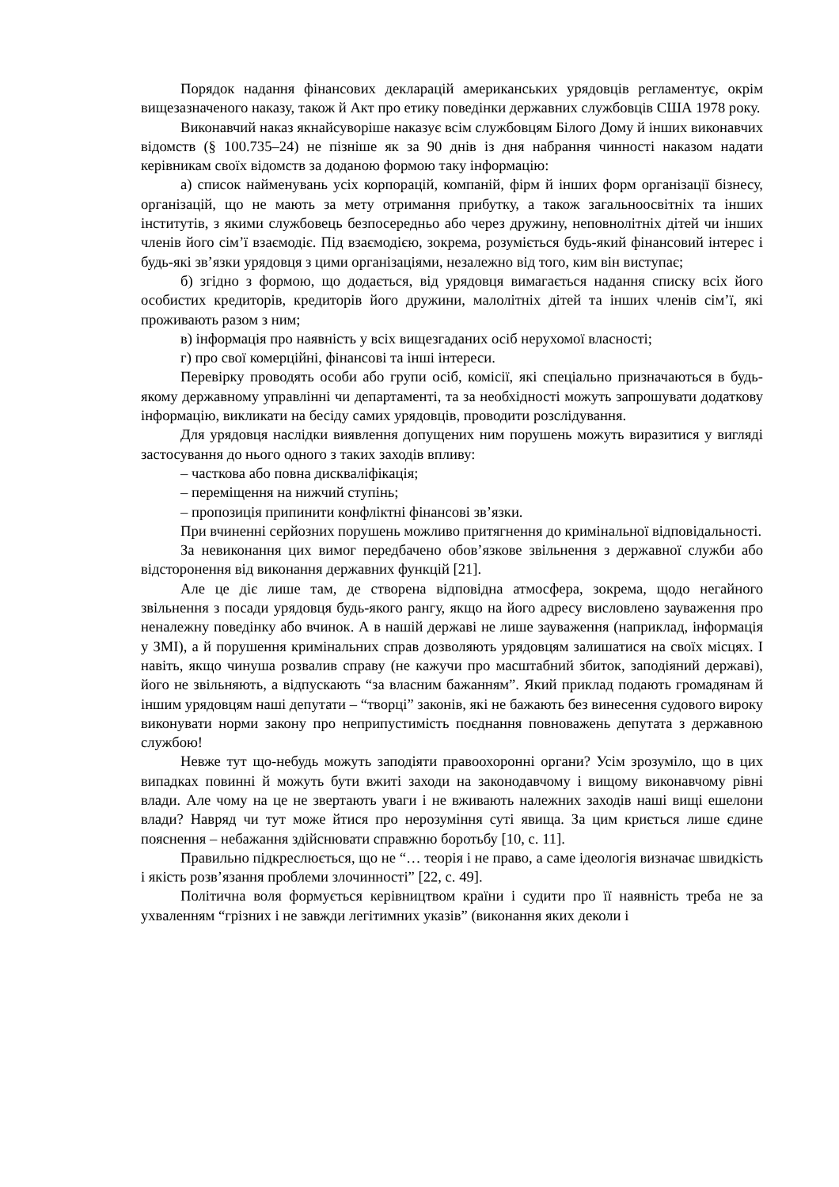Порядок надання фінансових декларацій американських урядовців регламентує, окрім вищезазначеного наказу, також й Акт про етику поведінки державних службовців США 1978 року.
Виконавчий наказ якнайсуворіше наказує всім службовцям Білого Дому й інших виконавчих відомств (§ 100.735–24) не пізніше як за 90 днів із дня набрання чинності наказом надати керівникам своїх відомств за доданою формою таку інформацію:
а) список найменувань усіх корпорацій, компаній, фірм й інших форм організації бізнесу, організацій, що не мають за мету отримання прибутку, а також загальноосвітніх та інших інститутів, з якими службовець безпосередньо або через дружину, неповнолітніх дітей чи інших членів його сім’ї взаємодіє. Під взаємодією, зокрема, розуміється будь-який фінансовий інтерес і будь-які зв’язки урядовця з цими організаціями, незалежно від того, ким він виступає;
б) згідно з формою, що додається, від урядовця вимагається надання списку всіх його особистих кредиторів, кредиторів його дружини, малолітніх дітей та інших членів сім’ї, які проживають разом з ним;
в) інформація про наявність у всіх вищезгаданих осіб нерухомої власності;
г) про свої комерційні, фінансові та інші інтереси.
Перевірку проводять особи або групи осіб, комісії, які спеціально призначаються в будь-якому державному управлінні чи департаменті, та за необхідності можуть запрошувати додаткову інформацію, викликати на бесіду самих урядовців, проводити розслідування.
Для урядовця наслідки виявлення допущених ним порушень можуть виразитися у вигляді застосування до нього одного з таких заходів впливу:
– часткова або повна дискваліфікація;
– переміщення на нижчий ступінь;
– пропозиція припинити конфліктні фінансові зв’язки.
При вчиненні серйозних порушень можливо притягнення до кримінальної відповідальності.
За невиконання цих вимог передбачено обов’язкове звільнення з державної служби або відсторонення від виконання державних функцій [21].
Але це діє лише там, де створена відповідна атмосфера, зокрема, щодо негайного звільнення з посади урядовця будь-якого рангу, якщо на його адресу висловлено зауваження про неналежну поведінку або вчинок. А в нашій державі не лише зауваження (наприклад, інформація у ЗМІ), а й порушення кримінальних справ дозволяють урядовцям залишатися на своїх місцях. І навіть, якщо чинуша розвалив справу (не кажучи про масштабний збиток, заподіяний державі), його не звільняють, а відпускають “за власним бажанням”. Який приклад подають громадянам й іншим урядовцям наші депутати – “творці” законів, які не бажають без винесення судового вироку виконувати норми закону про неприпустимість поєднання повноважень депутата з державною службою!
Невже тут що-небудь можуть заподіяти правоохоронні органи? Усім зрозуміло, що в цих випадках повинні й можуть бути вжиті заходи на законодавчому і вищому виконавчому рівні влади. Але чому на це не звертають уваги і не вживають належних заходів наші вищі ешелони влади? Навряд чи тут може йтися про нерозуміння суті явища. За цим криється лише єдине пояснення – небажання здійснювати справжню боротьбу [10, с. 11].
Правильно підкреслюється, що не “… теорія і не право, а саме ідеологія визначає швидкість і якість розв’язання проблеми злочинності” [22, с. 49].
Політична воля формується керівництвом країни і судити про її наявність треба не за ухваленням “грізних і не завжди легітимних указів” (виконання яких деколи і